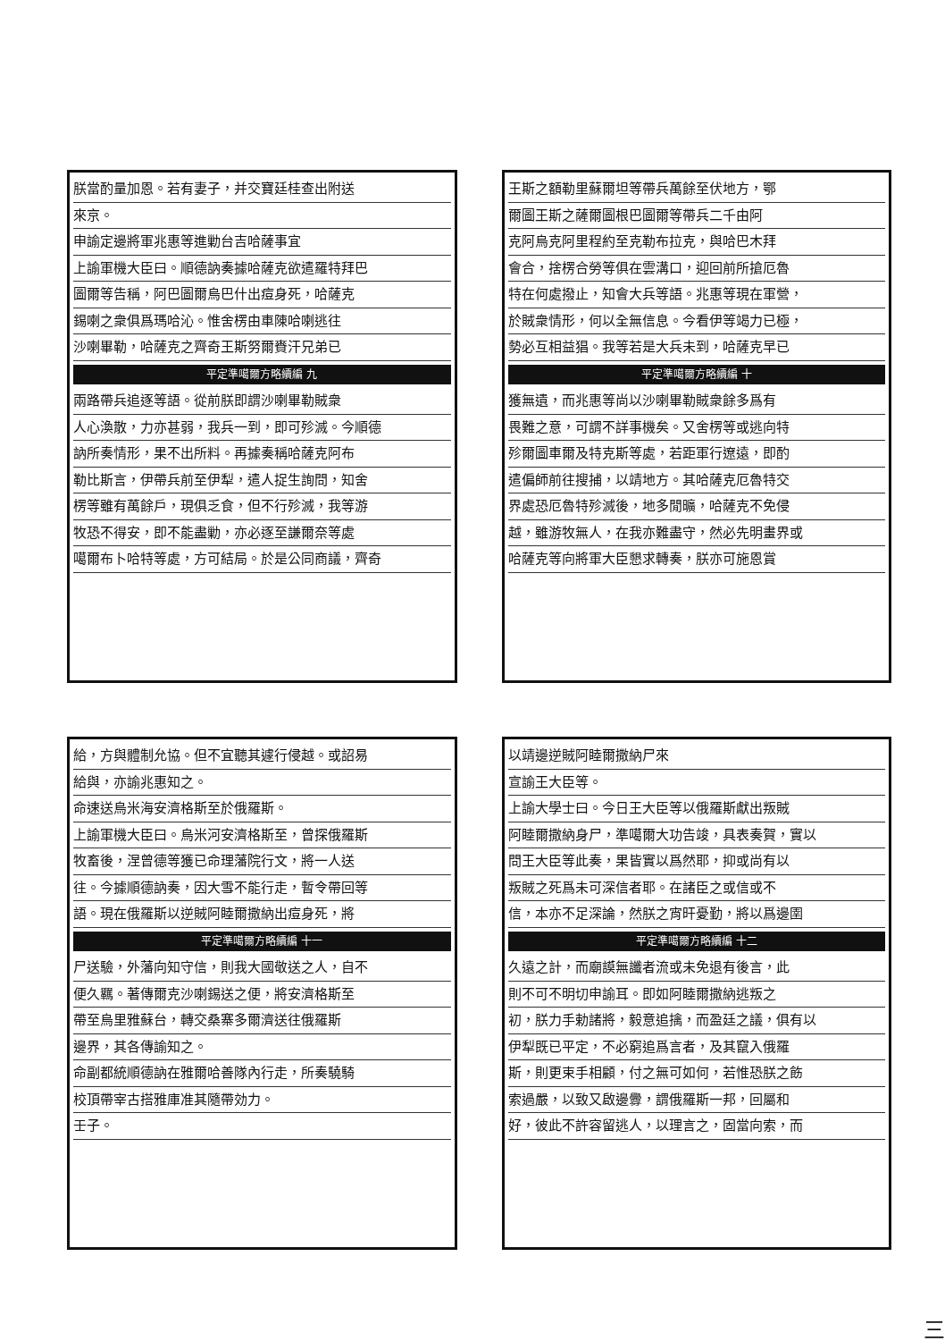朕當酌量加恩。若有妻子，并交寶廷桂查出附送
來京。
申諭定邊將軍兆惠等進勦台吉哈薩事宜
上諭軍機大臣曰。順德訥奏據哈薩克欲遣羅特拜巴
圖爾等告稱，阿巴圖爾烏巴什出痘身死，哈薩克
錫喇之衆俱爲瑪哈沁。惟舍楞由車陳哈喇逃往
沙喇畢勒，哈薩克之齊奇王斯努爾賚汗兄弟已
平定準噶爾方略續編 九
兩路帶兵追逐等語。從前朕即謂沙喇畢勒賊衆
人心渙散，力亦甚弱，我兵一到，即可殄滅。今順德
訥所奏情形，果不出所料。再據奏稱哈薩克阿布
勒比斯言，伊帶兵前至伊犁，遣人捉生詢問，知舍
楞等雖有萬餘戶，現俱乏食，但不行殄滅，我等游
牧恐不得安，即不能盡勦，亦必逐至謙爾奈等處
噶爾布卜哈特等處，方可結局。於是公同商議，齊奇
王斯之額勒里蘇爾坦等帶兵萬餘至伏地方，鄂
爾圖王斯之薩爾圖根巴圖爾等帶兵二千由阿
克阿烏克阿里程約至克勒布拉克，與哈巴木拜
會合，捨楞合勞等俱在雲溝口，迎回前所搶厄魯
特在何處撥止，知會大兵等語。兆惠等現在軍營，
於賊衆情形，何以全無信息。今看伊等竭力已極，
勢必互相益猖。我等若是大兵未到，哈薩克早已
平定準噶爾方略續編 十
獲無遺，而兆惠等尚以沙喇畢勒賊衆餘多爲有
畏難之意，可謂不詳事機矣。又舍楞等或逃向特
殄爾圖車爾及特克斯等處，若距軍行遼遠，即酌
遣偏師前往搜捕，以靖地方。其哈薩克厄魯特交
界處恐厄魯特殄滅後，地多閒曠，哈薩克不免侵
越，雖游牧無人，在我亦難盡守，然必先明畫界或
哈薩克等向將軍大臣懇求轉奏，朕亦可施恩賞
給，方與體制允協。但不宜聽其遽行侵越。或詔易
給與，亦諭兆惠知之。
命速送烏米海安濟格斯至於俄羅斯。
上諭軍機大臣曰。烏米河安濟格斯至，曾探俄羅斯
牧畜後，涅曾德等獲已命理藩院行文，將一人送
往。今據順德訥奏，因大雪不能行走，暫令帶回等
語。現在俄羅斯以逆賊阿睦爾撒納出痘身死，將
平定準噶爾方略續編 十一
尸送驗，外藩向知守信，則我大國敬送之人，自不
便久羈。著傳爾克沙喇錫送之便，將安濟格斯至
帶至烏里雅蘇台，轉交桑寨多爾濟送往俄羅斯
邊界，其各傳諭知之。
命副都統順德訥在雅爾哈善隊內行走，所奏驍騎
校頂帶宰古搭雅庫准其隨帶効力。
壬子。
以靖邊逆賊阿睦爾撒納尸來
宣諭王大臣等。
上諭大學士曰。今日王大臣等以俄羅斯獻出叛賊
阿睦爾撒納身尸，準噶爾大功告竣，具表奏賀，實以
問王大臣等此奏，果皆實以爲然耶，抑或尚有以
叛賊之死爲未可深信者耶。在諸臣之或信或不
信，本亦不足深論，然朕之宵旰憂勤，將以爲邊圉
平定準噶爾方略續編 十二
久遠之計，而廟謨無讖者流或未免退有後言，此
則不可不明切申諭耳。即如阿睦爾撒納逃叛之
初，朕力手勅諸將，毅意追擒，而盈廷之議，俱有以
伊犁既已平定，不必窮追爲言者，及其竄入俄羅
斯，則更束手相顧，付之無可如何，若惟恐朕之飭
索過嚴，以致又啟邊釁，謂俄羅斯一邦，回屬和
好，彼此不許容留逃人，以理言之，固當向索，而
三